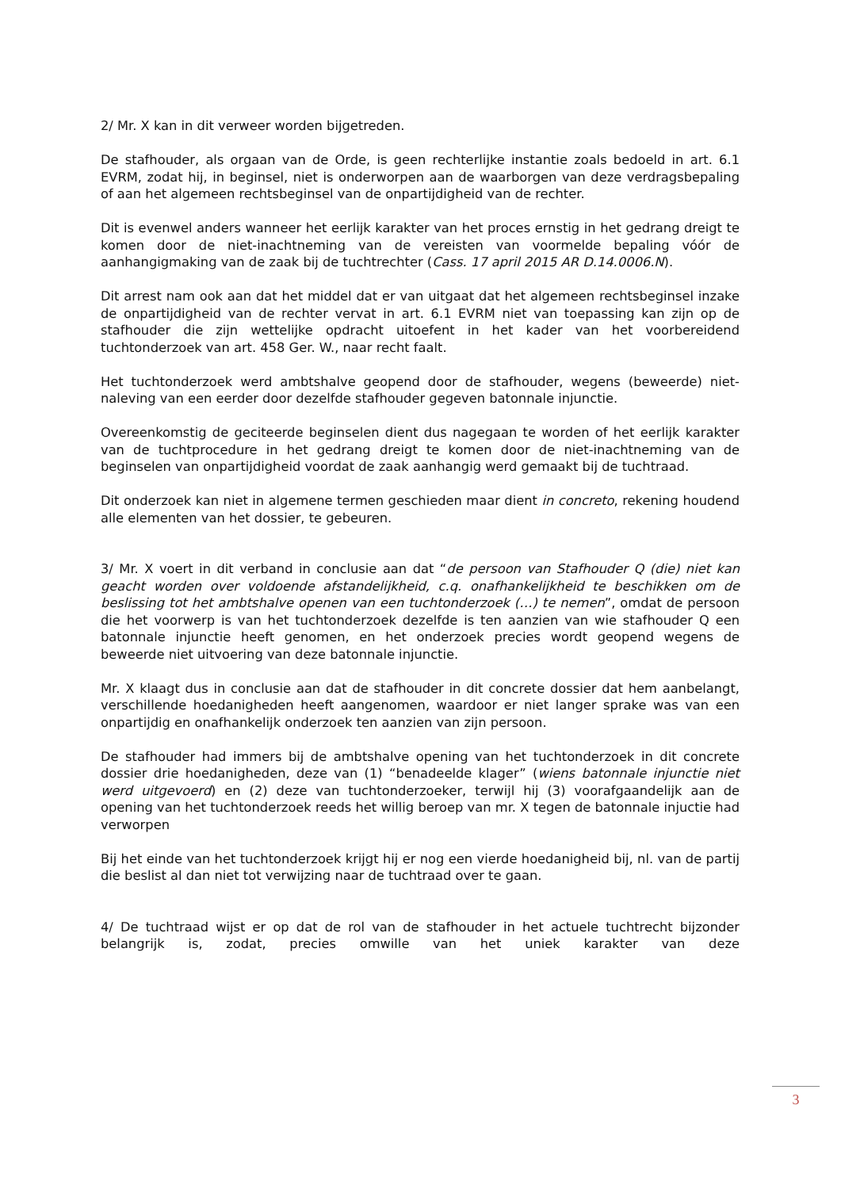2/ Mr. X kan in dit verweer worden bijgetreden.
De stafhouder, als orgaan van de Orde, is geen rechterlijke instantie zoals bedoeld in art. 6.1 EVRM, zodat hij, in beginsel, niet is onderworpen aan de waarborgen van deze verdragsbepaling of aan het algemeen rechtsbeginsel van de onpartijdigheid van de rechter.
Dit is evenwel anders wanneer het eerlijk karakter van het proces ernstig in het gedrang dreigt te komen door de niet-inachtneming van de vereisten van voormelde bepaling vóór de aanhangigmaking van de zaak bij de tuchtrechter (Cass. 17 april 2015 AR D.14.0006.N).
Dit arrest nam ook aan dat het middel dat er van uitgaat dat het algemeen rechtsbeginsel inzake de onpartijdigheid van de rechter vervat in art. 6.1 EVRM niet van toepassing kan zijn op de stafhouder die zijn wettelijke opdracht uitoefent in het kader van het voorbereidend tuchtonderzoek van art. 458 Ger. W., naar recht faalt.
Het tuchtonderzoek werd ambtshalve geopend door de stafhouder, wegens (beweerde) niet-naleving van een eerder door dezelfde stafhouder gegeven batonnale injunctie.
Overeenkomstig de geciteerde beginselen dient dus nagegaan te worden of het eerlijk karakter van de tuchtprocedure in het gedrang dreigt te komen door de niet-inachtneming van de beginselen van onpartijdigheid voordat de zaak aanhangig werd gemaakt bij de tuchtraad.
Dit onderzoek kan niet in algemene termen geschieden maar dient in concreto, rekening houdend alle elementen van het dossier, te gebeuren.
3/ Mr. X voert in dit verband in conclusie aan dat “de persoon van Stafhouder Q (die) niet kan geacht worden over voldoende afstandelijkheid, c.q. onafhankelijkheid te beschikken om de beslissing tot het ambtshalve openen van een tuchtonderzoek (…) te nemen”, omdat de persoon die het voorwerp is van het tuchtonderzoek dezelfde is ten aanzien van wie stafhouder Q een batonnale injunctie heeft genomen, en het onderzoek precies wordt geopend wegens de beweerde niet uitvoering van deze batonnale injunctie.
Mr. X klaagt dus in conclusie aan dat de stafhouder in dit concrete dossier dat hem aanbelangt, verschillende hoedanigheden heeft aangenomen, waardoor er niet langer sprake was van een onpartijdig en onafhankelijk onderzoek ten aanzien van zijn persoon.
De stafhouder had immers bij de ambtshalve opening van het tuchtonderzoek in dit concrete dossier drie hoedanigheden, deze van (1) “benadeelde klager” (wiens batonnale injunctie niet werd uitgevoerd) en (2) deze van tuchtonderzoeker, terwijl hij (3) voorafgaandelijk aan de opening van het tuchtonderzoek reeds het willig beroep van mr. X tegen de batonnale injuctie had verworpen
Bij het einde van het tuchtonderzoek krijgt hij er nog een vierde hoedanigheid bij, nl. van de partij die beslist al dan niet tot verwijzing naar de tuchtraad over te gaan.
4/ De tuchtraad wijst er op dat de rol van de stafhouder in het actuele tuchtrecht bijzonder belangrijk is, zodat, precies omwille van het uniek karakter van deze
3